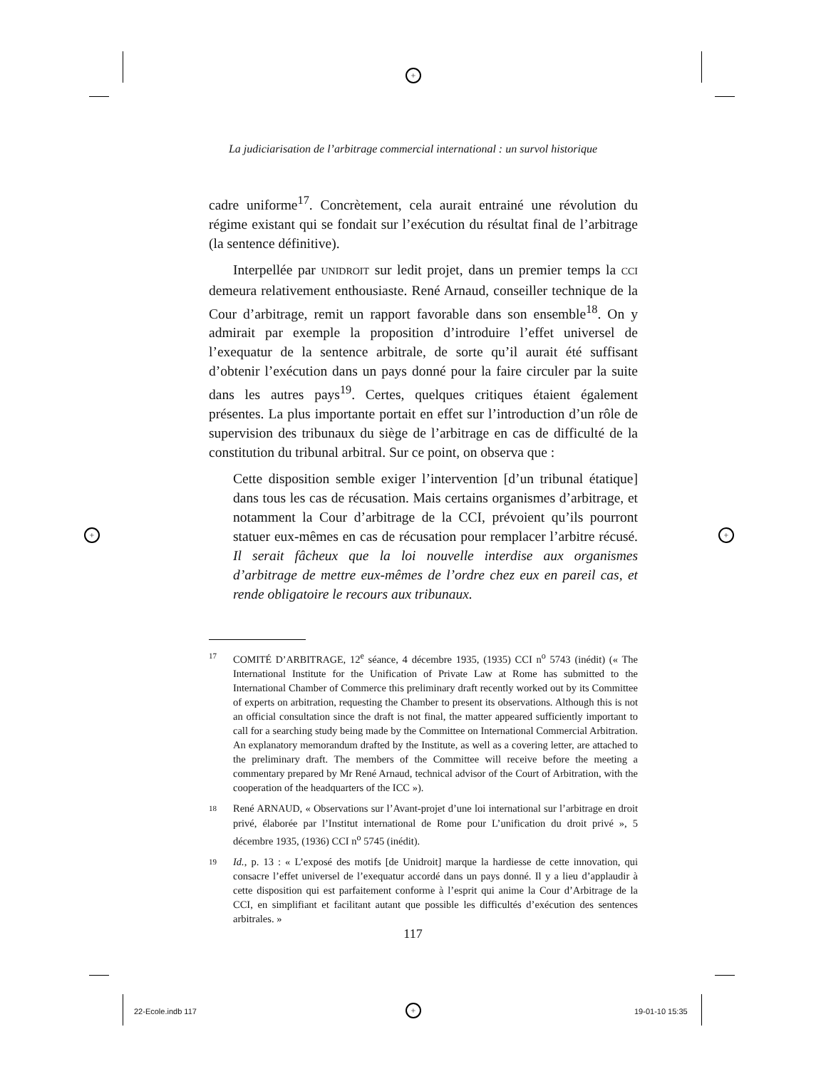+
+ +
+
La judiciarisation de l’arbitrage commercial international : un survol historique
cadre uniforme<sup>17</sup>. Concrètement, cela aurait entrainé une révolution du régime existant qui se fondait sur l’exécution du résultat final de l’arbitrage (la sentence définitive).
Interpellée par UNIDROIT sur ledit projet, dans un premier temps la CCI demeura relativement enthousiaste. René Arnaud, conseiller technique de la Cour d’arbitrage, remit un rapport favorable dans son ensemble<sup>18</sup>. On y admirait par exemple la proposition d’introduire l’effet universel de l’exequatur de la sentence arbitrale, de sorte qu’il aurait été suffisant d’obtenir l’exécution dans un pays donné pour la faire circuler par la suite dans les autres pays<sup>19</sup>. Certes, quelques critiques étaient également présentes. La plus importante portait en effet sur l’introduction d’un rôle de supervision des tribunaux du siège de l’arbitrage en cas de difficulté de la constitution du tribunal arbitral. Sur ce point, on observa que :
Cette disposition semble exiger l’intervention [d’un tribunal étatique] dans tous les cas de récusation. Mais certains organismes d’arbitrage, et notamment la Cour d’arbitrage de la CCI, prévoient qu’ils pourront statuer eux-mêmes en cas de récusation pour remplacer l’arbitre récusé. Il serait fâcheux que la loi nouvelle interdise aux organismes d’arbitrage de mettre eux-mêmes de l’ordre chez eux en pareil cas, et rende obligatoire le recours aux tribunaux.
17 COMITÉ D’ARBITRAGE, 12<sup>e</sup> séance, 4 décembre 1935, (1935) CCI n<sup>o</sup> 5743 (inédit) (« The International Institute for the Unification of Private Law at Rome has submitted to the International Chamber of Commerce this preliminary draft recently worked out by its Committee of experts on arbitration, requesting the Chamber to present its observations. Although this is not an official consultation since the draft is not final, the matter appeared sufficiently important to call for a searching study being made by the Committee on International Commercial Arbitration. An explanatory memorandum drafted by the Institute, as well as a covering letter, are attached to the preliminary draft. The members of the Committee will receive before the meeting a commentary prepared by Mr René Arnaud, technical advisor of the Court of Arbitration, with the cooperation of the headquarters of the ICC »).
18 René ARNAUD, « Observations sur l’Avant-projet d’une loi international sur l’arbitrage en droit privé, élaborée par l’Institut international de Rome pour L’unification du droit privé », 5 décembre 1935, (1936) CCI n<sup>o</sup> 5745 (inédit).
19 Id., p. 13 : « L’exposé des motifs [de Unidroit] marque la hardiesse de cette innovation, qui consacre l’effet universel de l’exequatur accordé dans un pays donné. Il y a lieu d’applaudir à cette disposition qui est parfaitement conforme à l’esprit qui anime la Cour d’Arbitrage de la CCI, en simplifiant et facilitant autant que possible les difficultés d’exécution des sentences arbitrales. »
117
22-Ecole.indb 117 19-01-10 15:35